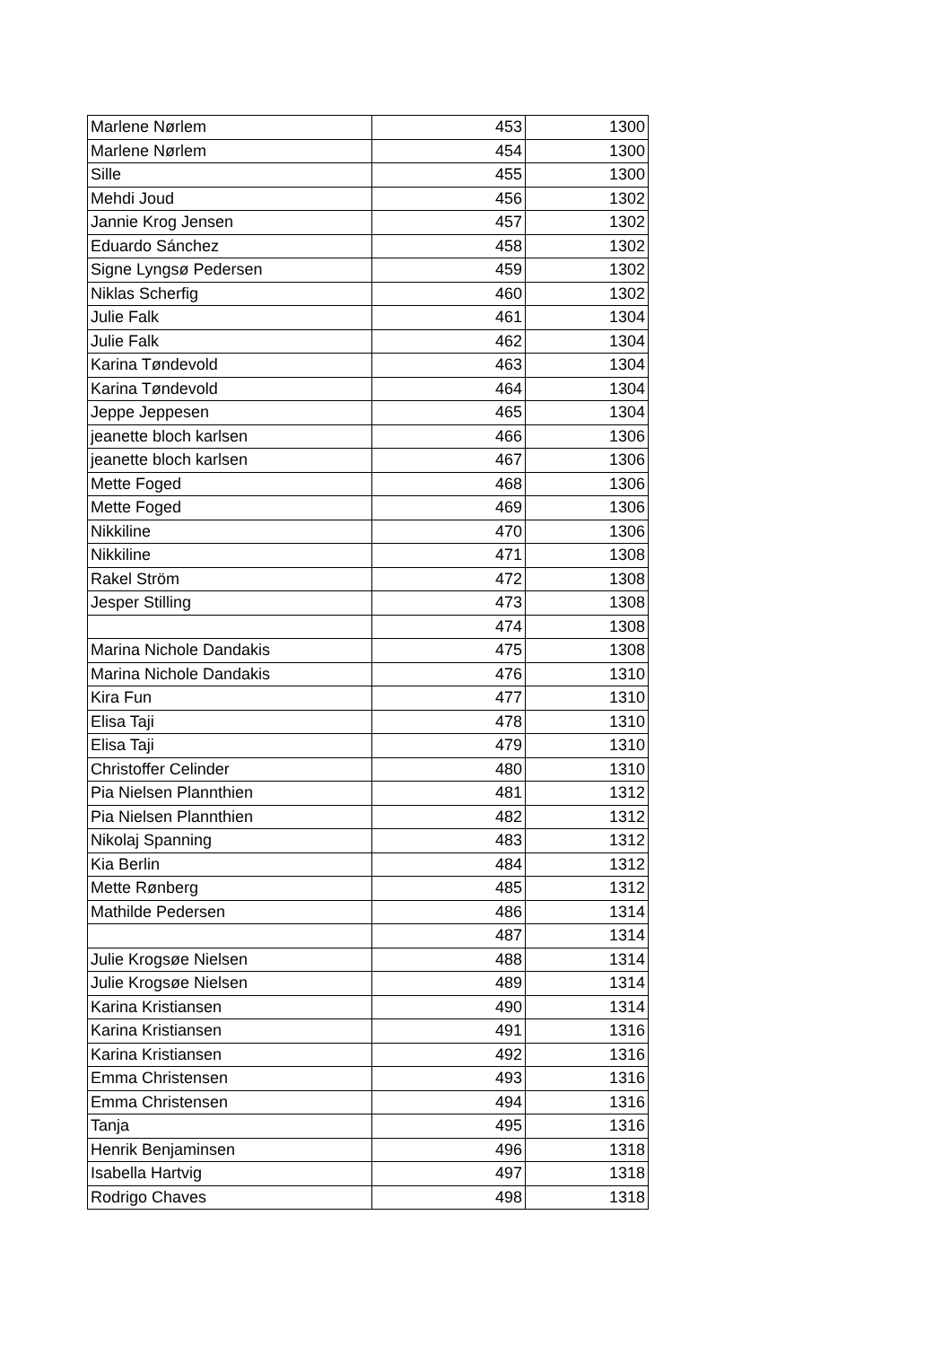| Marlene Nørlem | 453 | 1300 |
| Marlene Nørlem | 454 | 1300 |
| Sille | 455 | 1300 |
| Mehdi Joud | 456 | 1302 |
| Jannie Krog Jensen | 457 | 1302 |
| Eduardo Sánchez | 458 | 1302 |
| Signe Lyngsø Pedersen | 459 | 1302 |
| Niklas Scherfig | 460 | 1302 |
| Julie Falk | 461 | 1304 |
| Julie Falk | 462 | 1304 |
| Karina Tøndevold | 463 | 1304 |
| Karina Tøndevold | 464 | 1304 |
| Jeppe Jeppesen | 465 | 1304 |
| jeanette bloch karlsen | 466 | 1306 |
| jeanette bloch karlsen | 467 | 1306 |
| Mette Foged | 468 | 1306 |
| Mette Foged | 469 | 1306 |
| Nikkiline | 470 | 1306 |
| Nikkiline | 471 | 1308 |
| Rakel Ström | 472 | 1308 |
| Jesper Stilling | 473 | 1308 |
| | 474 | 1308 |
| Marina Nichole Dandakis | 475 | 1308 |
| Marina Nichole Dandakis | 476 | 1310 |
| Kira Fun | 477 | 1310 |
| Elisa Taji | 478 | 1310 |
| Elisa Taji | 479 | 1310 |
| Christoffer Celinder | 480 | 1310 |
| Pia Nielsen Plannthien | 481 | 1312 |
| Pia Nielsen Plannthien | 482 | 1312 |
| Nikolaj Spanning | 483 | 1312 |
| Kia Berlin | 484 | 1312 |
| Mette Rønberg | 485 | 1312 |
| Mathilde Pedersen | 486 | 1314 |
| | 487 | 1314 |
| Julie Krogsøe Nielsen | 488 | 1314 |
| Julie Krogsøe Nielsen | 489 | 1314 |
| Karina Kristiansen | 490 | 1314 |
| Karina Kristiansen | 491 | 1316 |
| Karina Kristiansen | 492 | 1316 |
| Emma Christensen | 493 | 1316 |
| Emma Christensen | 494 | 1316 |
| Tanja | 495 | 1316 |
| Henrik Benjaminsen | 496 | 1318 |
| Isabella Hartvig | 497 | 1318 |
| Rodrigo Chaves | 498 | 1318 |